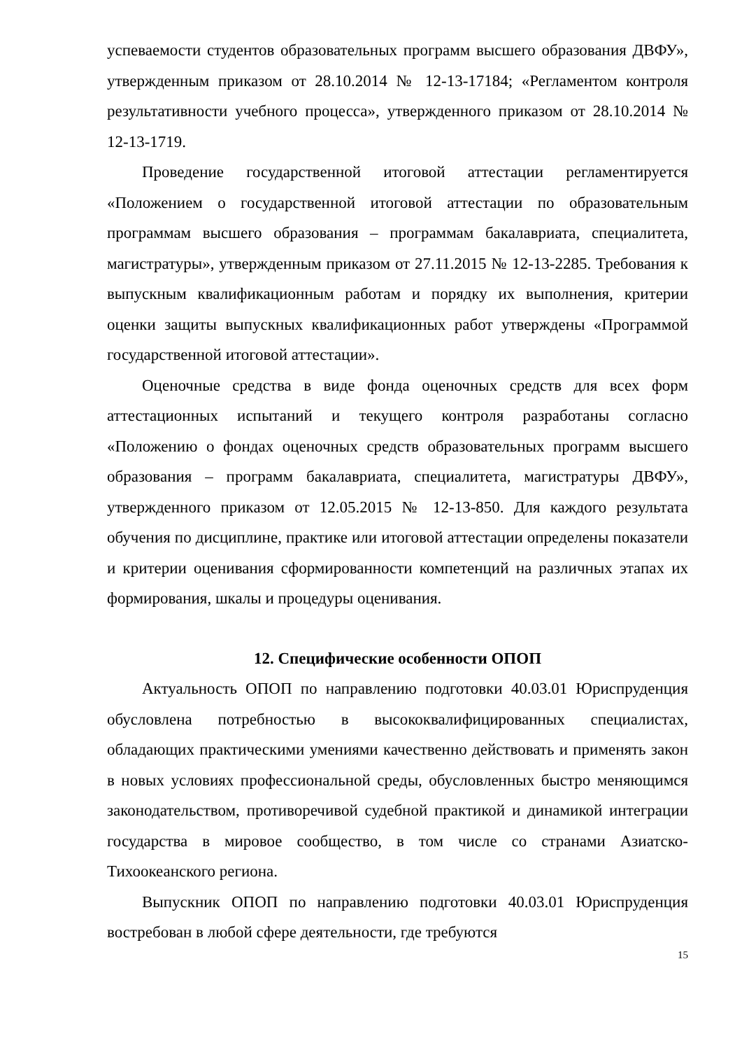успеваемости студентов образовательных программ высшего образования ДВФУ», утвержденным приказом от 28.10.2014 № 12-13-17184; «Регламентом контроля результативности учебного процесса», утвержденного приказом от 28.10.2014 № 12-13-1719.
Проведение государственной итоговой аттестации регламентируется «Положением о государственной итоговой аттестации по образовательным программам высшего образования – программам бакалавриата, специалитета, магистратуры», утвержденным приказом от 27.11.2015 № 12-13-2285. Требования к выпускным квалификационным работам и порядку их выполнения, критерии оценки защиты выпускных квалификационных работ утверждены «Программой государственной итоговой аттестации».
Оценочные средства в виде фонда оценочных средств для всех форм аттестационных испытаний и текущего контроля разработаны согласно «Положению о фондах оценочных средств образовательных программ высшего образования – программ бакалавриата, специалитета, магистратуры ДВФУ», утвержденного приказом от 12.05.2015 № 12-13-850. Для каждого результата обучения по дисциплине, практике или итоговой аттестации определены показатели и критерии оценивания сформированности компетенций на различных этапах их формирования, шкалы и процедуры оценивания.
12. Специфические особенности ОПОП
Актуальность ОПОП по направлению подготовки 40.03.01 Юриспруденция обусловлена потребностью в высококвалифицированных специалистах, обладающих практическими умениями качественно действовать и применять закон в новых условиях профессиональной среды, обусловленных быстро меняющимся законодательством, противоречивой судебной практикой и динамикой интеграции государства в мировое сообщество, в том числе со странами Азиатско-Тихоокеанского региона.
Выпускник ОПОП по направлению подготовки 40.03.01 Юриспруденция востребован в любой сфере деятельности, где требуются
15